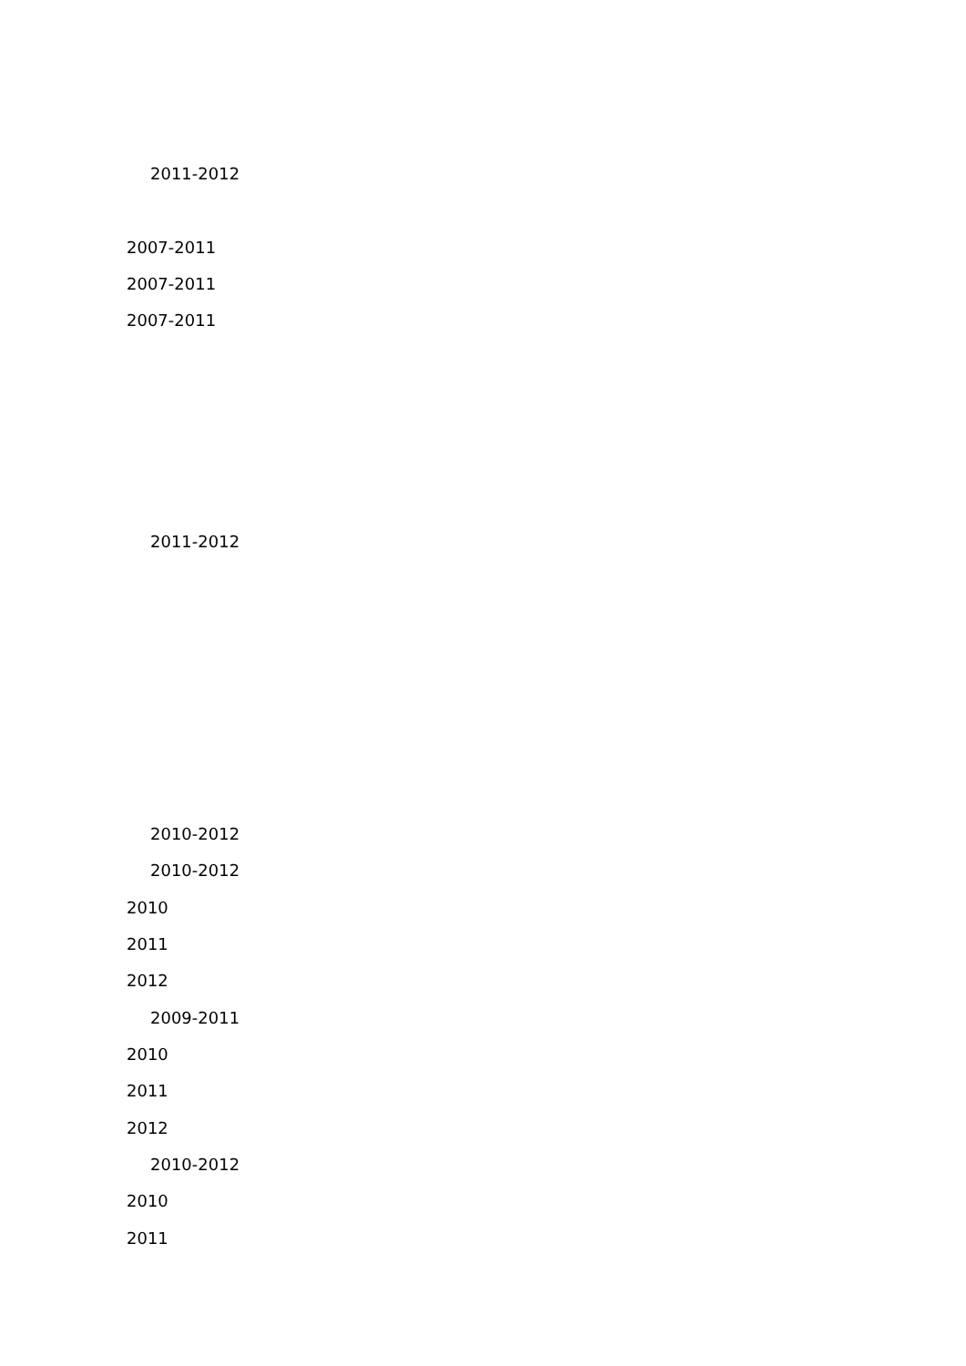2011-2012
2007-2011
2007-2011
2007-2011
2011-2012
2010-2012
2010-2012
2010
2011
2012
2009-2011
2010
2011
2012
2010-2012
2010
2011